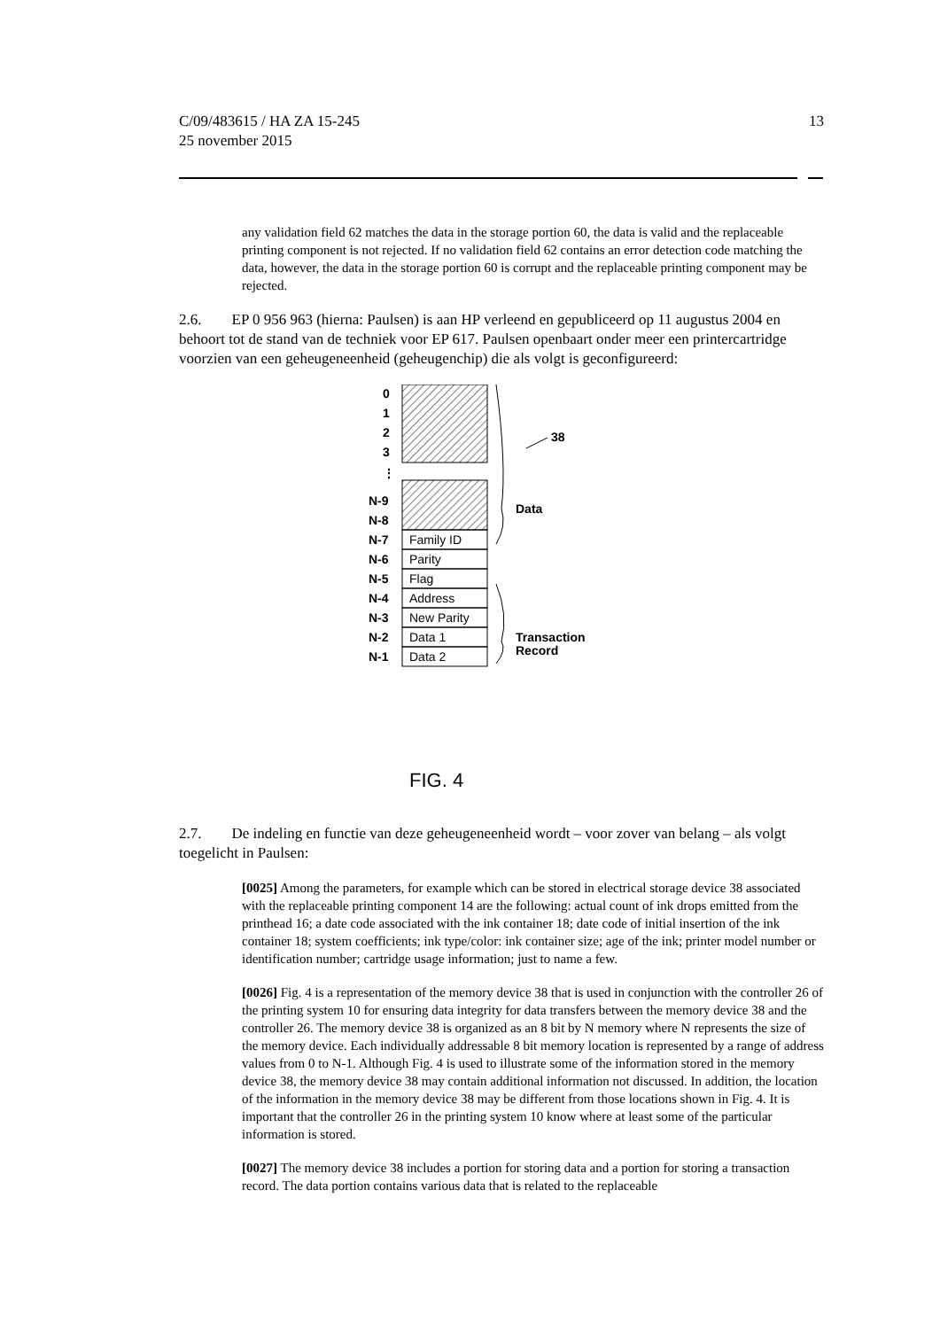C/09/483615 / HA ZA 15-245
25 november 2015
13
any validation field 62 matches the data in the storage portion 60, the data is valid and the replaceable printing component is not rejected. If no validation field 62 contains an error detection code matching the data, however, the data in the storage portion 60 is corrupt and the replaceable printing component may be rejected.
2.6. EP 0 956 963 (hierna: Paulsen) is aan HP verleend en gepubliceerd op 11 augustus 2004 en behoort tot de stand van de techniek voor EP 617. Paulsen openbaart onder meer een printercartridge voorzien van een geheugeneenheid (geheugenchip) die als volgt is geconfigureerd:
Family ID
Parity
Flag
Address
New Parity
Data 1
Data 2
0
1
2
3
⋮
N-9
N-8
N-7
N-6
N-5
N-4
N-3
N-2
N-1
38
Data
Transaction
Record
FIG. 4
2.7. De indeling en functie van deze geheugeneenheid wordt – voor zover van belang – als volgt toegelicht in Paulsen:
[0025] Among the parameters, for example which can be stored in electrical storage device 38 associated with the replaceable printing component 14 are the following: actual count of ink drops emitted from the printhead 16; a date code associated with the ink container 18; date code of initial insertion of the ink container 18; system coefficients; ink type/color: ink container size; age of the ink; printer model number or identification number; cartridge usage information; just to name a few.
[0026] Fig. 4 is a representation of the memory device 38 that is used in conjunction with the controller 26 of the printing system 10 for ensuring data integrity for data transfers between the memory device 38 and the controller 26. The memory device 38 is organized as an 8 bit by N memory where N represents the size of the memory device. Each individually addressable 8 bit memory location is represented by a range of address values from 0 to N-1. Although Fig. 4 is used to illustrate some of the information stored in the memory device 38, the memory device 38 may contain additional information not discussed. In addition, the location of the information in the memory device 38 may be different from those locations shown in Fig. 4. It is important that the controller 26 in the printing system 10 know where at least some of the particular information is stored.
[0027] The memory device 38 includes a portion for storing data and a portion for storing a transaction record. The data portion contains various data that is related to the replaceable